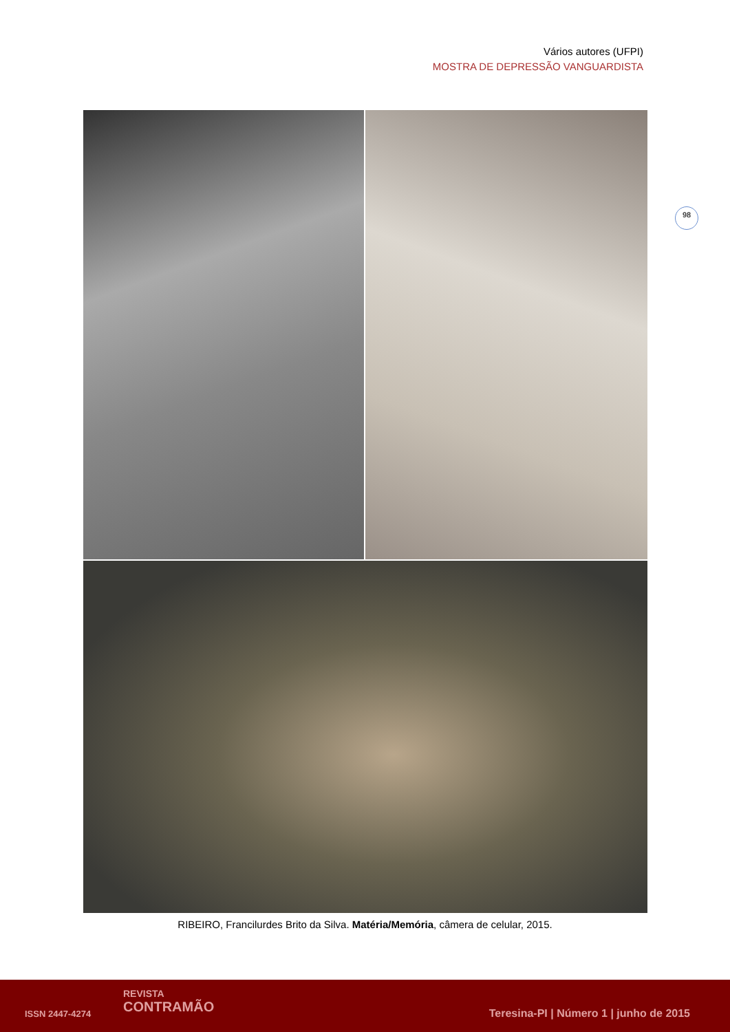Vários autores (UFPI)
MOSTRA DE DEPRESSÃO VANGUARDISTA
98
RIBEIRO, Francilurdes Brito da Silva. Matéria/Memória, câmera de celular, 2015.
ISSN 2447-4274
REVISTA
CONTRAMÃO
Teresina-PI | Número 1 | junho de 2015